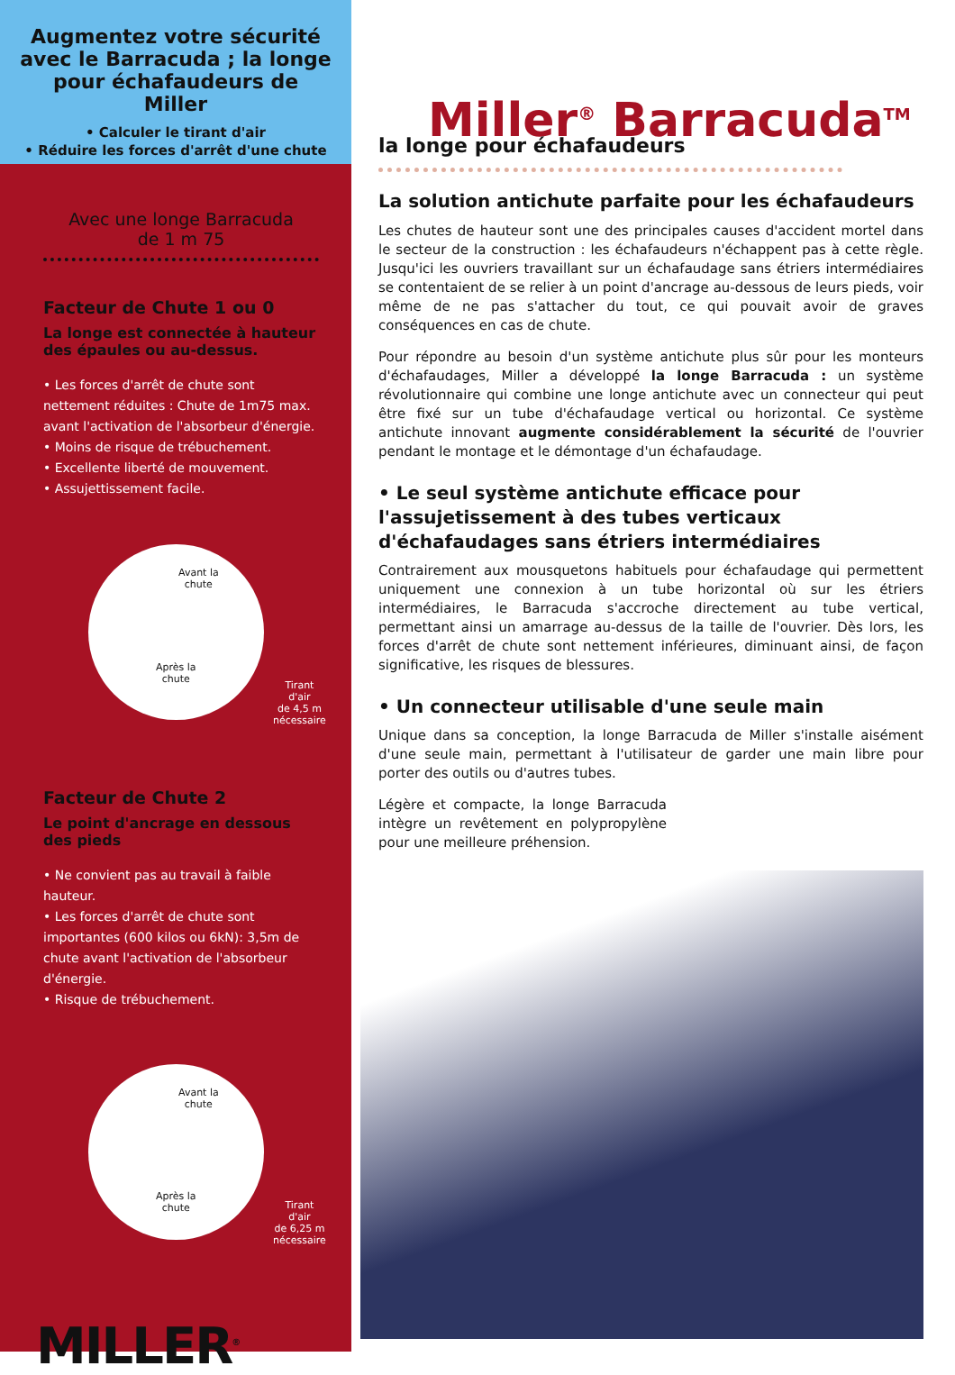Augmentez votre sécurité avec le Barracuda ; la longe pour échafaudeurs de Miller
• Calculer le tirant d'air
• Réduire les forces d'arrêt d'une chute
Avec une longe Barracuda
de 1 m 75
Facteur de Chute 1 ou 0
La longe est connectée à hauteur des épaules ou au-dessus.
• Les forces d'arrêt de chute sont nettement réduites : Chute de 1m75 max. avant l'activation de l'absorbeur d'énergie.
• Moins de risque de trébuchement.
• Excellente liberté de mouvement.
• Assujettissement facile.
Avant la
chute
Après la
chute
Tirant d'air
de 4,5 m
nécessaire
Facteur de Chute 2
Le point d'ancrage en dessous des pieds
• Ne convient pas au travail à faible hauteur.
• Les forces d'arrêt de chute sont importantes (600 kilos ou 6kN): 3,5m de chute avant l'activation de l'absorbeur d'énergie.
• Risque de trébuchement.
Avant la
chute
Après la
chute Tirant d'air
de 6,25 m
nécessaire
MILLER<sup>®</sup>
Miller<sup>®</sup> Barracuda<sup>TM</sup>
la longe pour échafaudeurs
La solution antichute parfaite pour les échafaudeurs
Les chutes de hauteur sont une des principales causes d'accident mortel dans le secteur de la construction : les échafaudeurs n'échappent pas à cette règle. Jusqu'ici les ouvriers travaillant sur un échafaudage sans étriers intermédiaires se contentaient de se relier à un point d'ancrage au-dessous de leurs pieds, voir même de ne pas s'attacher du tout, ce qui pouvait avoir de graves conséquences en cas de chute.
Pour répondre au besoin d'un système antichute plus sûr pour les monteurs d'échafaudages, Miller a développé la longe Barracuda : un système révolutionnaire qui combine une longe antichute avec un connecteur qui peut être fixé sur un tube d'échafaudage vertical ou horizontal. Ce système antichute innovant augmente considérablement la sécurité de l'ouvrier pendant le montage et le démontage d'un échafaudage.
• Le seul système antichute efficace pour l'assujetissement à des tubes verticaux d'échafaudages sans étriers intermédiaires
Contrairement aux mousquetons habituels pour échafaudage qui permettent uniquement une connexion à un tube horizontal où sur les étriers intermédiaires, le Barracuda s'accroche directement au tube vertical, permettant ainsi un amarrage au-dessus de la taille de l'ouvrier. Dès lors, les forces d'arrêt de chute sont nettement inférieures, diminuant ainsi, de façon significative, les risques de blessures.
• Un connecteur utilisable d'une seule main
Unique dans sa conception, la longe Barracuda de Miller s'installe aisément d'une seule main, permettant à l'utilisateur de garder une main libre pour porter des outils ou d'autres tubes.
Légère et compacte, la longe Barracuda intègre un revêtement en polypropylène pour une meilleure préhension.